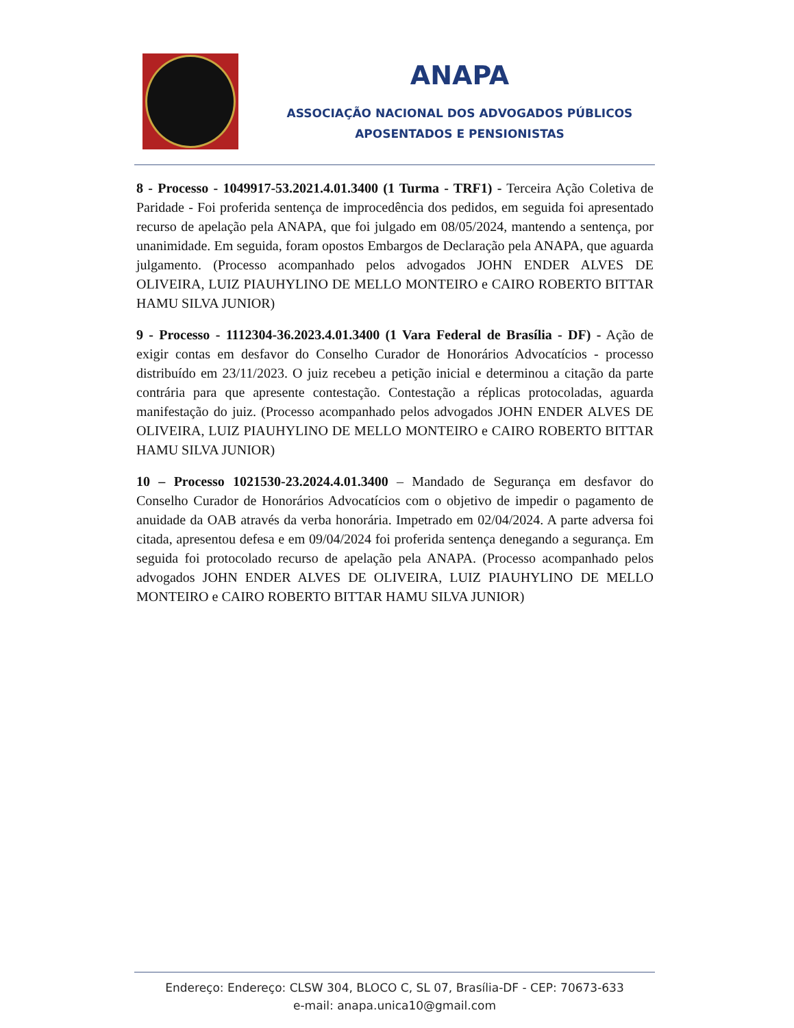ANAPA
ASSOCIAÇÃO NACIONAL DOS ADVOGADOS PÚBLICOS
APOSENTADOS E PENSIONISTAS
8 - Processo - 1049917-53.2021.4.01.3400 (1 Turma - TRF1) - Terceira Ação Coletiva de Paridade - Foi proferida sentença de improcedência dos pedidos, em seguida foi apresentado recurso de apelação pela ANAPA, que foi julgado em 08/05/2024, mantendo a sentença, por unanimidade. Em seguida, foram opostos Embargos de Declaração pela ANAPA, que aguarda julgamento. (Processo acompanhado pelos advogados JOHN ENDER ALVES DE OLIVEIRA, LUIZ PIAUHYLINO DE MELLO MONTEIRO e CAIRO ROBERTO BITTAR HAMU SILVA JUNIOR)
9 - Processo - 1112304-36.2023.4.01.3400 (1 Vara Federal de Brasília - DF) - Ação de exigir contas em desfavor do Conselho Curador de Honorários Advocatícios - processo distribuído em 23/11/2023. O juiz recebeu a petição inicial e determinou a citação da parte contrária para que apresente contestação. Contestação a réplicas protocoladas, aguarda manifestação do juiz. (Processo acompanhado pelos advogados JOHN ENDER ALVES DE OLIVEIRA, LUIZ PIAUHYLINO DE MELLO MONTEIRO e CAIRO ROBERTO BITTAR HAMU SILVA JUNIOR)
10 – Processo 1021530-23.2024.4.01.3400 – Mandado de Segurança em desfavor do Conselho Curador de Honorários Advocatícios com o objetivo de impedir o pagamento de anuidade da OAB através da verba honorária. Impetrado em 02/04/2024. A parte adversa foi citada, apresentou defesa e em 09/04/2024 foi proferida sentença denegando a segurança. Em seguida foi protocolado recurso de apelação pela ANAPA. (Processo acompanhado pelos advogados JOHN ENDER ALVES DE OLIVEIRA, LUIZ PIAUHYLINO DE MELLO MONTEIRO e CAIRO ROBERTO BITTAR HAMU SILVA JUNIOR)
Endereço: Endereço: CLSW 304, BLOCO C, SL 07, Brasília-DF - CEP: 70673-633
e-mail: anapa.unica10@gmail.com